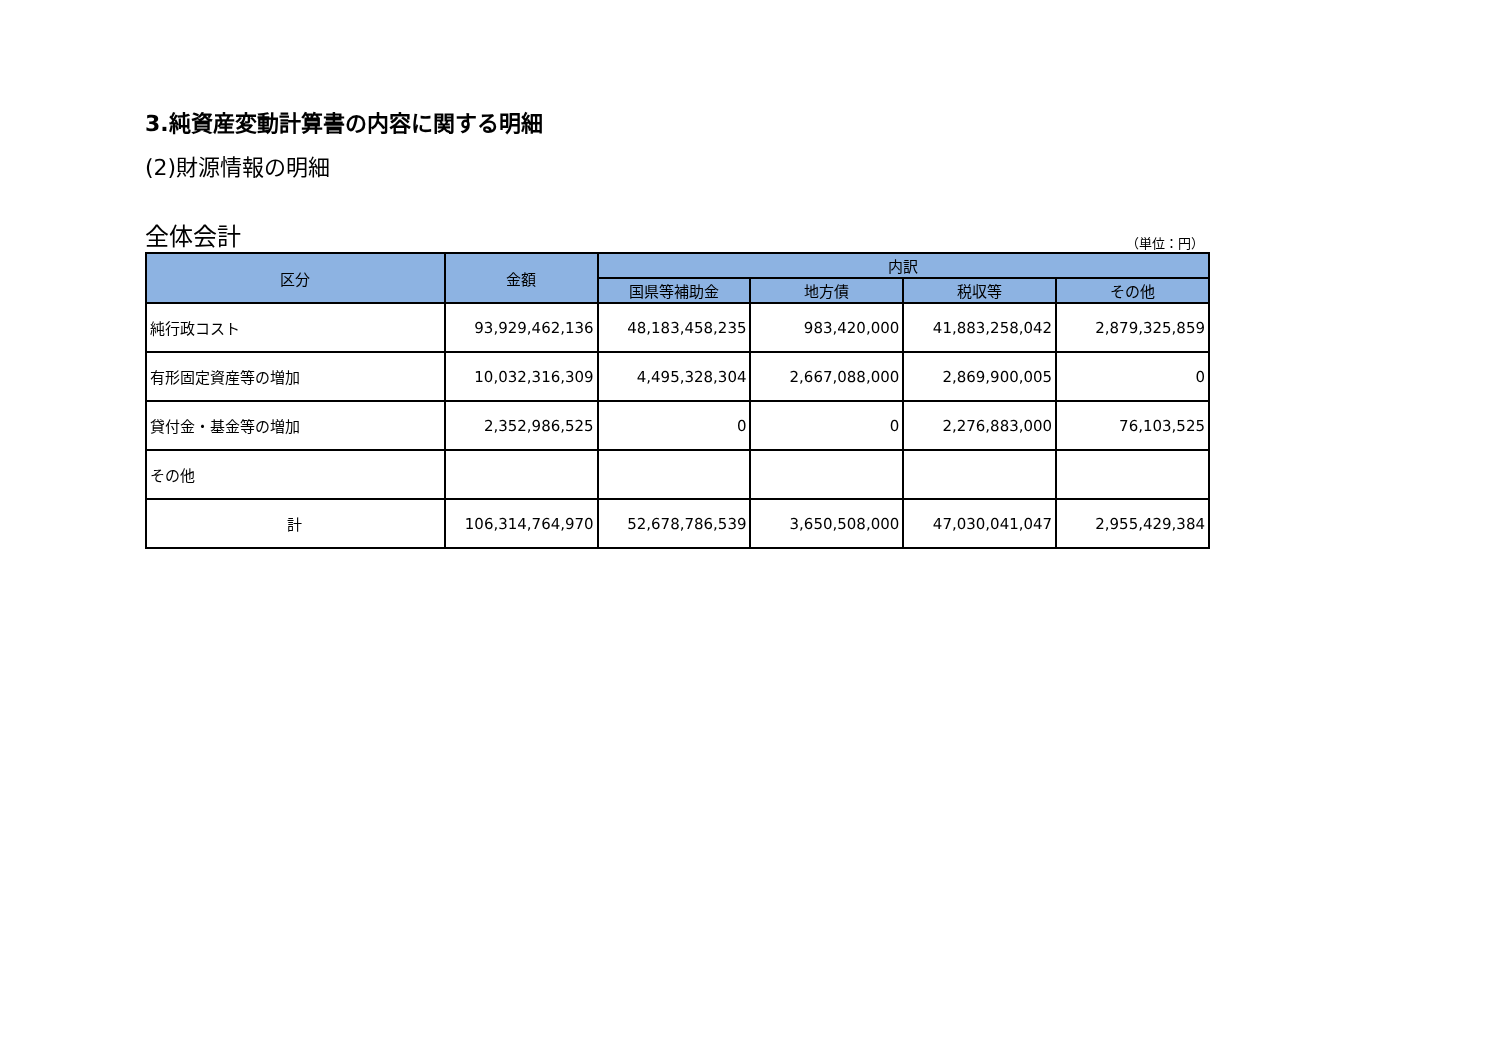3.純資産変動計算書の内容に関する明細
(2)財源情報の明細
全体会計 （単位：円）
| 区分 | 金額 | 内訳 | | | |
| --- | --- | --- | --- | --- | --- |
| | | 国県等補助金 | 地方債 | 税収等 | その他 |
| 純行政コスト | 93,929,462,136 | 48,183,458,235 | 983,420,000 | 41,883,258,042 | 2,879,325,859 |
| 有形固定資産等の増加 | 10,032,316,309 | 4,495,328,304 | 2,667,088,000 | 2,869,900,005 | 0 |
| 貸付金・基金等の増加 | 2,352,986,525 | 0 | 0 | 2,276,883,000 | 76,103,525 |
| その他 | | | | | |
| 計 | 106,314,764,970 | 52,678,786,539 | 3,650,508,000 | 47,030,041,047 | 2,955,429,384 |